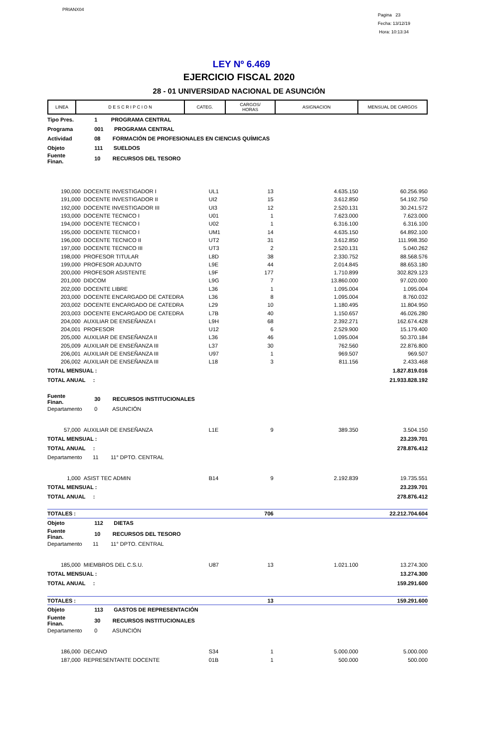PRIANX04
Pagina 23
Fecha: 13/12/19
Hora: 10:13:34
LEY Nº 6.469
EJERCICIO FISCAL 2020
28 - 01 UNIVERSIDAD NACIONAL DE ASUNCIÓN
| LINEA | D E S C R I P C I O N | CATEG. | CARGOS/ HORAS | ASIGNACION | MENSUAL DE CARGOS |
| --- | --- | --- | --- | --- | --- |
| Tipo Pres. | 1 PROGRAMA CENTRAL | | | | |
| Programa | 001 PROGRAMA CENTRAL | | | | |
| Actividad | 08 FORMACIÓN DE PROFESIONALES EN CIENCIAS QUÍMICAS | | | | |
| Objeto | 111 SUELDOS | | | | |
| Fuente Finan. | 10 RECURSOS DEL TESORO | | | | |
| 190,000 | DOCENTE INVESTIGADOR I | UL1 | 13 | 4.635.150 | 60.256.950 |
| 191,000 | DOCENTE INVESTIGADOR II | UI2 | 15 | 3.612.850 | 54.192.750 |
| 192,000 | DOCENTE INVESTIGADOR III | UI3 | 12 | 2.520.131 | 30.241.572 |
| 193,000 | DOCENTE TECNICO I | U01 | 1 | 7.623.000 | 7.623.000 |
| 194,000 | DOCENTE TECNICO I | U02 | 1 | 6.316.100 | 6.316.100 |
| 195,000 | DOCENTE TECNICO I | UM1 | 14 | 4.635.150 | 64.892.100 |
| 196,000 | DOCENTE TECNICO II | UT2 | 31 | 3.612.850 | 111.998.350 |
| 197,000 | DOCENTE TECNICO III | UT3 | 2 | 2.520.131 | 5.040.262 |
| 198,000 | PROFESOR TITULAR | L8D | 38 | 2.330.752 | 88.568.576 |
| 199,000 | PROFESOR ADJUNTO | L9E | 44 | 2.014.845 | 88.653.180 |
| 200,000 | PROFESOR ASISTENTE | L9F | 177 | 1.710.899 | 302.829.123 |
| 201,000 | DIDCOM | L9G | 7 | 13.860.000 | 97.020.000 |
| 202,000 | DOCENTE LIBRE | L36 | 1 | 1.095.004 | 1.095.004 |
| 203,000 | DOCENTE ENCARGADO DE CATEDRA | L36 | 8 | 1.095.004 | 8.760.032 |
| 203,002 | DOCENTE ENCARGADO DE CATEDRA | L29 | 10 | 1.180.495 | 11.804.950 |
| 203,003 | DOCENTE ENCARGADO DE CATEDRA | L7B | 40 | 1.150.657 | 46.026.280 |
| 204,000 | AUXILIAR DE ENSEÑANZA I | L9H | 68 | 2.392.271 | 162.674.428 |
| 204,001 | PROFESOR | U12 | 6 | 2.529.900 | 15.179.400 |
| 205,000 | AUXILIAR DE ENSEÑANZA II | L36 | 46 | 1.095.004 | 50.370.184 |
| 205,009 | AUXILIAR DE ENSEÑANZA III | L37 | 30 | 762.560 | 22.876.800 |
| 206,001 | AUXILIAR DE ENSEÑANZA III | U97 | 1 | 969.507 | 969.507 |
| 206,002 | AUXILIAR DE ENSEÑANZA III | L18 | 3 | 811.156 | 2.433.468 |
| TOTAL MENSUAL : | | | | | 1.827.819.016 |
| TOTAL ANUAL : | | | | | 21.933.828.192 |
| Fuente Finan. | 30 RECURSOS INSTITUCIONALES | | | | |
| Departamento | 0 ASUNCIÓN | | | | |
| 57,000 | AUXILIAR DE ENSEÑANZA | L1E | 9 | 389.350 | 3.504.150 |
| TOTAL MENSUAL : | | | | | 23.239.701 |
| TOTAL ANUAL : | | | | | 278.876.412 |
| Departamento | 11 11° DPTO. CENTRAL | | | | |
| 1,000 | ASIST TEC ADMIN | B14 | 9 | 2.192.839 | 19.735.551 |
| TOTAL MENSUAL : | | | | | 23.239.701 |
| TOTAL ANUAL : | | | | | 278.876.412 |
| TOTALES : | | | 706 | | 22.212.704.604 |
| Objeto | 112 DIETAS | | | | |
| Fuente Finan. | 10 RECURSOS DEL TESORO | | | | |
| Departamento | 11 11° DPTO. CENTRAL | | | | |
| 185,000 | MIEMBROS DEL C.S.U. | U87 | 13 | 1.021.100 | 13.274.300 |
| TOTAL MENSUAL : | | | | | 13.274.300 |
| TOTAL ANUAL : | | | | | 159.291.600 |
| TOTALES : | | | 13 | | 159.291.600 |
| Objeto | 113 GASTOS DE REPRESENTACIÓN | | | | |
| Fuente Finan. | 30 RECURSOS INSTITUCIONALES | | | | |
| Departamento | 0 ASUNCIÓN | | | | |
| 186,000 | DECANO | S34 | 1 | 5.000.000 | 5.000.000 |
| 187,000 | REPRESENTANTE DOCENTE | 01B | 1 | 500.000 | 500.000 |